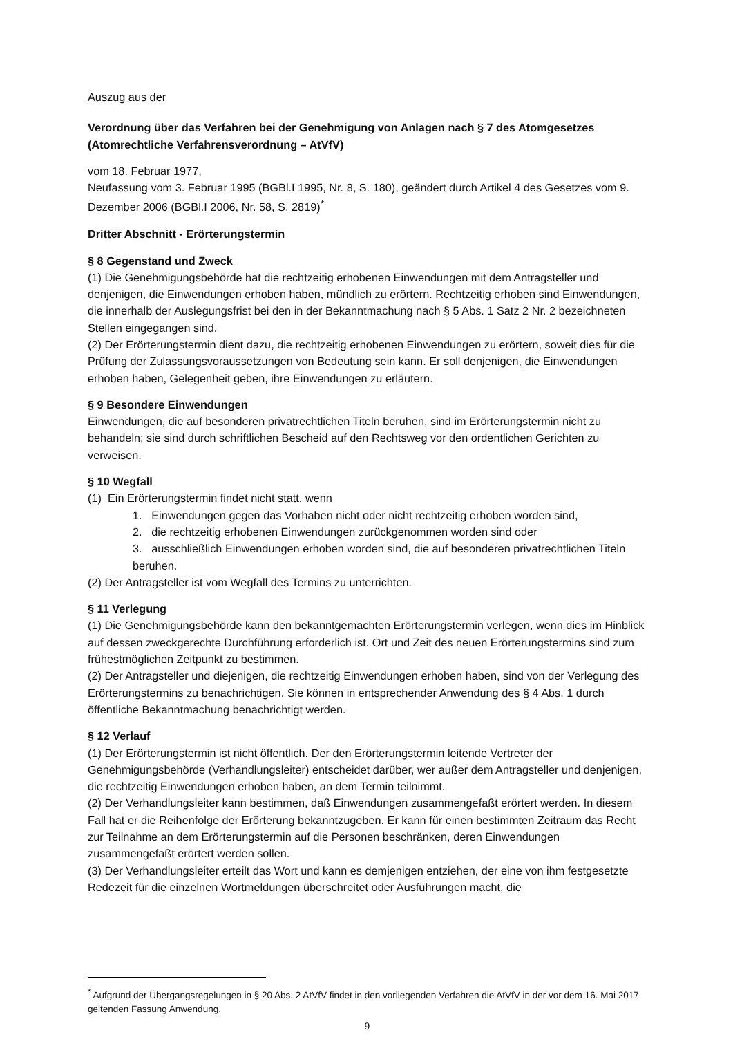Auszug aus der
Verordnung über das Verfahren bei der Genehmigung von Anlagen nach § 7 des Atomgesetzes
(Atomrechtliche Verfahrensverordnung – AtVfV)
vom 18. Februar 1977,
Neufassung vom 3. Februar 1995 (BGBl.I 1995, Nr. 8, S. 180), geändert durch Artikel 4 des Gesetzes vom 9. Dezember 2006 (BGBl.I 2006, Nr. 58, S. 2819)<sup>*</sup>
Dritter Abschnitt - Erörterungstermin
§ 8 Gegenstand und Zweck
(1) Die Genehmigungsbehörde hat die rechtzeitig erhobenen Einwendungen mit dem Antragsteller und denjenigen, die Einwendungen erhoben haben, mündlich zu erörtern. Rechtzeitig erhoben sind Einwendungen, die innerhalb der Auslegungsfrist bei den in der Bekanntmachung nach § 5 Abs. 1 Satz 2 Nr. 2 bezeichneten Stellen eingegangen sind.
(2) Der Erörterungstermin dient dazu, die rechtzeitig erhobenen Einwendungen zu erörtern, soweit dies für die Prüfung der Zulassungsvoraussetzungen von Bedeutung sein kann. Er soll denjenigen, die Einwendungen erhoben haben, Gelegenheit geben, ihre Einwendungen zu erläutern.
§ 9 Besondere Einwendungen
Einwendungen, die auf besonderen privatrechtlichen Titeln beruhen, sind im Erörterungstermin nicht zu behandeln; sie sind durch schriftlichen Bescheid auf den Rechtsweg vor den ordentlichen Gerichten zu verweisen.
§ 10 Wegfall
(1) Ein Erörterungstermin findet nicht statt, wenn
1. Einwendungen gegen das Vorhaben nicht oder nicht rechtzeitig erhoben worden sind,
2. die rechtzeitig erhobenen Einwendungen zurückgenommen worden sind oder
3. ausschließlich Einwendungen erhoben worden sind, die auf besonderen privatrechtlichen Titeln beruhen.
(2) Der Antragsteller ist vom Wegfall des Termins zu unterrichten.
§ 11 Verlegung
(1) Die Genehmigungsbehörde kann den bekanntgemachten Erörterungstermin verlegen, wenn dies im Hinblick auf dessen zweckgerechte Durchführung erforderlich ist. Ort und Zeit des neuen Erörterungstermins sind zum frühestmöglichen Zeitpunkt zu bestimmen.
(2) Der Antragsteller und diejenigen, die rechtzeitig Einwendungen erhoben haben, sind von der Verlegung des Erörterungstermins zu benachrichtigen. Sie können in entsprechender Anwendung des § 4 Abs. 1 durch öffentliche Bekanntmachung benachrichtigt werden.
§ 12 Verlauf
(1) Der Erörterungstermin ist nicht öffentlich. Der den Erörterungstermin leitende Vertreter der Genehmigungsbehörde (Verhandlungsleiter) entscheidet darüber, wer außer dem Antragsteller und denjenigen, die rechtzeitig Einwendungen erhoben haben, an dem Termin teilnimmt.
(2) Der Verhandlungsleiter kann bestimmen, daß Einwendungen zusammengefaßt erörtert werden. In diesem Fall hat er die Reihenfolge der Erörterung bekanntzugeben. Er kann für einen bestimmten Zeitraum das Recht zur Teilnahme an dem Erörterungstermin auf die Personen beschränken, deren Einwendungen zusammengefaßt erörtert werden sollen.
(3) Der Verhandlungsleiter erteilt das Wort und kann es demjenigen entziehen, der eine von ihm festgesetzte Redezeit für die einzelnen Wortmeldungen überschreitet oder Ausführungen macht, die
<sup>*</sup> Aufgrund der Übergangsregelungen in § 20 Abs. 2 AtVfV findet in den vorliegenden Verfahren die AtVfV in der vor dem 16. Mai 2017 geltenden Fassung Anwendung.
9